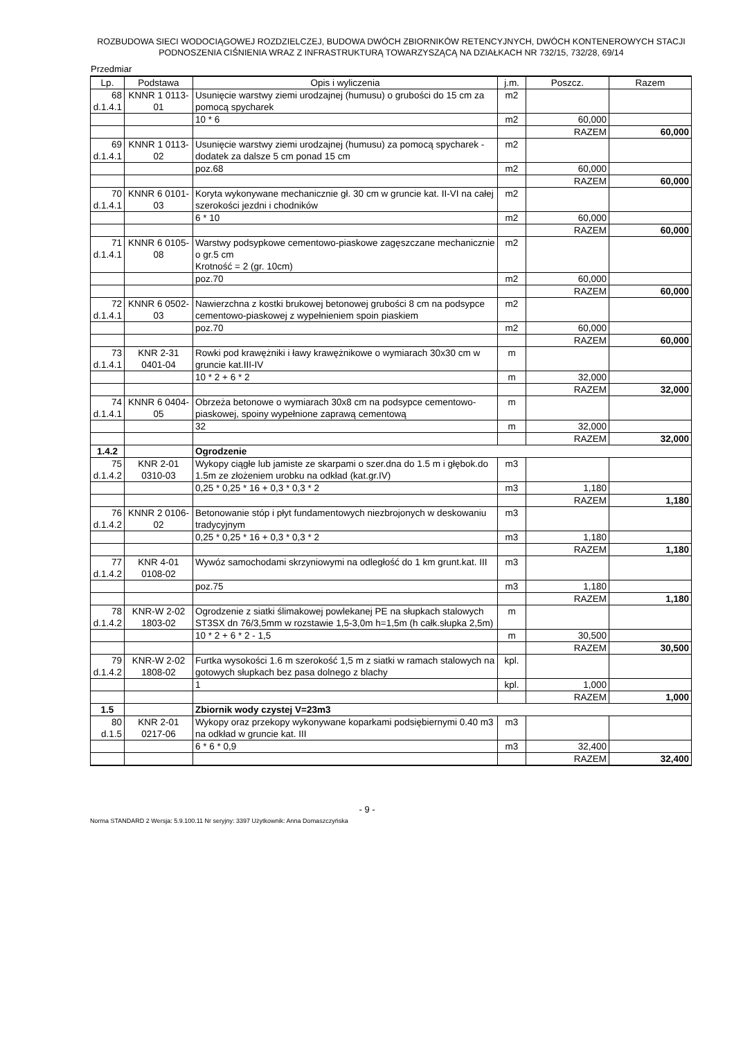ROZBUDOWA SIECI WODOCIĄGOWEJ ROZDZIELCZEJ, BUDOWA DWÓCH ZBIORNIKÓW RETENCYJNYCH, DWÓCH KONTENEROWYCH STACJI PODNOSZENIA CIŚNIENIA WRAZ Z INFRASTRUKTURĄ TOWARZYSZĄCĄ NA DZIAŁKACH NR 732/15, 732/28, 69/14
Przedmiar
| Lp. | Podstawa | Opis i wyliczenia | j.m. | Poszcz. | Razem |
| --- | --- | --- | --- | --- | --- |
| 68 d.1.4.1 | KNNR 1 0113-01 | Usunięcie warstwy ziemi urodzajnej (humusu) o grubości do 15 cm za pomocą spycharek | m2 | | |
| | | 10 * 6 | m2 | 60,000 | |
| | | | | RAZEM | 60,000 |
| 69 d.1.4.1 | KNNR 1 0113-02 | Usunięcie warstwy ziemi urodzajnej (humusu) za pomocą spycharek - dodatek za dalsze 5 cm ponad 15 cm | m2 | | |
| | | poz.68 | m2 | 60,000 | |
| | | | | RAZEM | 60,000 |
| 70 d.1.4.1 | KNNR 6 0101-03 | Koryta wykonywane mechanicznie gł. 30 cm w gruncie kat. II-VI na całej szerokości jezdni i chodników | m2 | | |
| | | 6 * 10 | m2 | 60,000 | |
| | | | | RAZEM | 60,000 |
| 71 d.1.4.1 | KNNR 6 0105-08 | Warstwy podsypkowe cementowo-piaskowe zagęszczane mechanicznie o gr.5 cm Krotność = 2 (gr. 10cm) | m2 | | |
| | | poz.70 | m2 | 60,000 | |
| | | | | RAZEM | 60,000 |
| 72 d.1.4.1 | KNNR 6 0502-03 | Nawierzchna z kostki brukowej betonowej grubości 8 cm na podsypce cementowo-piaskowej z wypełnieniem spoin piaskiem | m2 | | |
| | | poz.70 | m2 | 60,000 | |
| | | | | RAZEM | 60,000 |
| 73 d.1.4.1 | KNR 2-31 0401-04 | Rowki pod krawężniki i ławy krawężnikowe o wymiarach 30x30 cm w gruncie kat.III-IV | m | | |
| | | 10 * 2 + 6 * 2 | m | 32,000 | |
| | | | | RAZEM | 32,000 |
| 74 d.1.4.1 | KNNR 6 0404-05 | Obrzeża betonowe o wymiarach 30x8 cm na podsypce cementowo-piaskowej, spoiny wypełnione zaprawą cementową | m | | |
| | | 32 | m | 32,000 | |
| | | | | RAZEM | 32,000 |
| 1.4.2 | | Ogrodzenie | | | |
| 75 d.1.4.2 | KNR 2-01 0310-03 | Wykopy ciągłe lub jamiste ze skarpami o szer.dna do 1.5 m i głębok.do 1.5m ze złożeniem urobku na odkład (kat.gr.IV) | m3 | | |
| | | 0,25 * 0,25 * 16 + 0,3 * 0,3 * 2 | m3 | 1,180 | |
| | | | | RAZEM | 1,180 |
| 76 d.1.4.2 | KNNR 2 0106-02 | Betonowanie stóp i płyt fundamentowych niezbrojonych w deskowaniu tradycyjnym | m3 | | |
| | | 0,25 * 0,25 * 16 + 0,3 * 0,3 * 2 | m3 | 1,180 | |
| | | | | RAZEM | 1,180 |
| 77 d.1.4.2 | KNR 4-01 0108-02 | Wywóz samochodami skrzyniowymi na odległość do 1 km grunt.kat. III | m3 | | |
| | | poz.75 | m3 | 1,180 | |
| | | | | RAZEM | 1,180 |
| 78 d.1.4.2 | KNR-W 2-02 1803-02 | Ogrodzenie z siatki ślimakowej powlekanej PE na słupkach stalowych ST3SX dn 76/3,5mm w rozstawie 1,5-3,0m h=1,5m (h całk.słupka 2,5m) | m | | |
| | | 10 * 2 + 6 * 2 - 1,5 | m | 30,500 | |
| | | | | RAZEM | 30,500 |
| 79 d.1.4.2 | KNR-W 2-02 1808-02 | Furtka wysokości 1.6 m szerokość 1,5 m z siatki w ramach stalowych na gotowych słupkach bez pasa dolnego z blachy | kpl. | | |
| | | 1 | kpl. | 1,000 | |
| | | | | RAZEM | 1,000 |
| 1.5 | | Zbiornik wody czystej V=23m3 | | | |
| 80 d.1.5 | KNR 2-01 0217-06 | Wykopy oraz przekopy wykonywane koparkami podsiębiernymi 0.40 m3 na odkład w gruncie kat. III | m3 | | |
| | | 6 * 6 * 0,9 | m3 | 32,400 | |
| | | | | RAZEM | 32,400 |
- 9 -
Norma STANDARD 2 Wersja: 5.9.100.11 Nr seryjny: 3397 Użytkownik: Anna Domaszczyńska